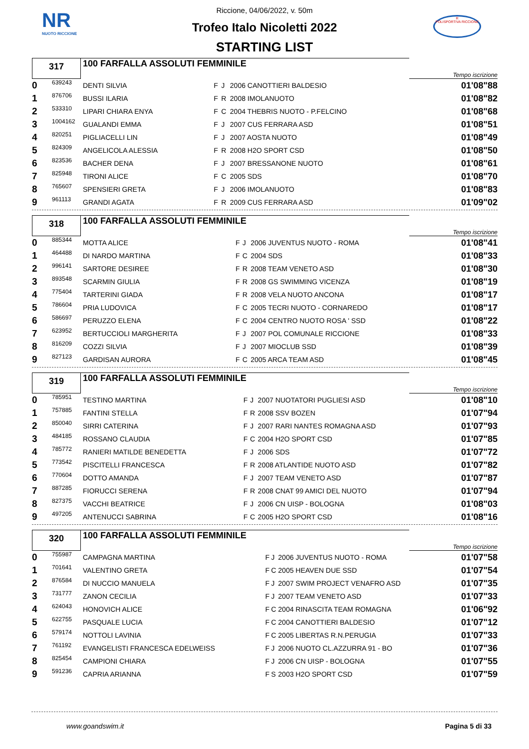NR
NUOTO RICCIONE
R
POLISPORTIVA RICCIONE
Riccione, 04/06/2022, v. 50m
Trofeo Italo Nicoletti 2022
STARTING LIST
| 317 | 100 FARFALLA ASSOLUTI FEMMINILE | Tempo iscrizione |
| 0 | 639243 | DENTI SILVIA | F | J | 2006 CANOTTIERI BALDESIO | 01'08"88 |
| 1 | 876706 | BUSSI ILARIA | F | R | 2008 IMOLANUOTO | 01'08"82 |
| 2 | 533310 | LIPARI CHIARA ENYA | F | C | 2004 THEBRIS NUOTO - P.FELCINO | 01'08"68 |
| 3 | 1004162 | GUALANDI EMMA | F | J | 2007 CUS FERRARA ASD | 01'08"51 |
| 4 | 820251 | PIGLIACELLI LIN | F | J | 2007 AOSTA NUOTO | 01'08"49 |
| 5 | 824309 | ANGELICOLA ALESSIA | F | R | 2008 H2O SPORT CSD | 01'08"50 |
| 6 | 823536 | BACHER DENA | F | J | 2007 BRESSANONE NUOTO | 01'08"61 |
| 7 | 825948 | TIRONI ALICE | F | C | 2005 SDS | 01'08"70 |
| 8 | 765607 | SPENSIERI GRETA | F | J | 2006 IMOLANUOTO | 01'08"83 |
| 9 | 961113 | GRANDI AGATA | F | R | 2009 CUS FERRARA ASD | 01'09"02 |
| 318 | 100 FARFALLA ASSOLUTI FEMMINILE | Tempo iscrizione |
| 0 | 885344 | MOTTA ALICE | F | J | 2006 JUVENTUS NUOTO - ROMA | 01'08"41 |
| 1 | 464488 | DI NARDO MARTINA | F | C | 2004 SDS | 01'08"33 |
| 2 | 996141 | SARTORE DESIREE | F | R | 2008 TEAM VENETO ASD | 01'08"30 |
| 3 | 893548 | SCARMIN GIULIA | F | R | 2008 GS SWIMMING VICENZA | 01'08"19 |
| 4 | 775404 | TARTERINI GIADA | F | R | 2008 VELA NUOTO ANCONA | 01'08"17 |
| 5 | 786604 | PRIA LUDOVICA | F | C | 2005 TECRI NUOTO - CORNAREDO | 01'08"17 |
| 6 | 586697 | PERUZZO ELENA | F | C | 2004 CENTRO NUOTO ROSA ' SSD | 01'08"22 |
| 7 | 623952 | BERTUCCIOLI MARGHERITA | F | J | 2007 POL COMUNALE RICCIONE | 01'08"33 |
| 8 | 816209 | COZZI SILVIA | F | J | 2007 MIOCLUB SSD | 01'08"39 |
| 9 | 827123 | GARDISAN AURORA | F | C | 2005 ARCA TEAM ASD | 01'08"45 |
| 319 | 100 FARFALLA ASSOLUTI FEMMINILE | Tempo iscrizione |
| 0 | 785951 | TESTINO MARTINA | F | J | 2007 NUOTATORI PUGLIESI ASD | 01'08"10 |
| 1 | 757885 | FANTINI STELLA | F | R | 2008 SSV BOZEN | 01'07"94 |
| 2 | 850040 | SIRRI CATERINA | F | J | 2007 RARI NANTES ROMAGNA ASD | 01'07"93 |
| 3 | 484185 | ROSSANO CLAUDIA | F | C | 2004 H2O SPORT CSD | 01'07"85 |
| 4 | 785772 | RANIERI MATILDE BENEDETTA | F | J | 2006 SDS | 01'07"72 |
| 5 | 773542 | PISCITELLI FRANCESCA | F | R | 2008 ATLANTIDE NUOTO ASD | 01'07"82 |
| 6 | 770604 | DOTTO AMANDA | F | J | 2007 TEAM VENETO ASD | 01'07"87 |
| 7 | 887285 | FIORUCCI SERENA | F | R | 2008 CNAT 99 AMICI DEL NUOTO | 01'07"94 |
| 8 | 827375 | VACCHI BEATRICE | F | J | 2006 CN UISP - BOLOGNA | 01'08"03 |
| 9 | 497205 | ANTENUCCI SABRINA | F | C | 2005 H2O SPORT CSD | 01'08"16 |
| 320 | 100 FARFALLA ASSOLUTI FEMMINILE | Tempo iscrizione |
| 0 | 755987 | CAMPAGNA MARTINA | F | J | 2006 JUVENTUS NUOTO - ROMA | 01'07"58 |
| 1 | 701641 | VALENTINO GRETA | F | C | 2005 HEAVEN DUE SSD | 01'07"54 |
| 2 | 876584 | DI NUCCIO MANUELA | F | J | 2007 SWIM PROJECT VENAFRO ASD | 01'07"35 |
| 3 | 731777 | ZANON CECILIA | F | J | 2007 TEAM VENETO ASD | 01'07"33 |
| 4 | 624043 | HONOVICH ALICE | F | C | 2004 RINASCITA TEAM ROMAGNA | 01'06"92 |
| 5 | 622755 | PASQUALE LUCIA | F | C | 2004 CANOTTIERI BALDESIO | 01'07"12 |
| 6 | 579174 | NOTTOLI LAVINIA | F | C | 2005 LIBERTAS R.N.PERUGIA | 01'07"33 |
| 7 | 761192 | EVANGELISTI FRANCESCA EDELWEISS | F | J | 2006 NUOTO CL.AZZURRA 91 - BO | 01'07"36 |
| 8 | 825454 | CAMPIONI CHIARA | F | J | 2006 CN UISP - BOLOGNA | 01'07"55 |
| 9 | 591236 | CAPRIA ARIANNA | F | S | 2003 H2O SPORT CSD | 01'07"59 |
www.goandswim.it Pagina 5 di 33